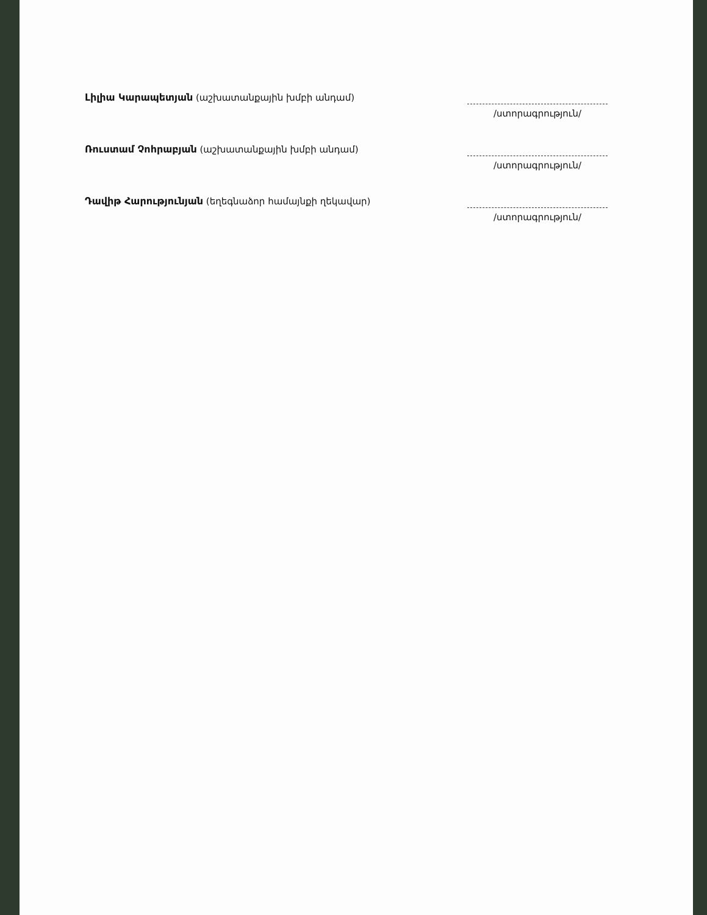Լիլիա Կարապետյան (աշխատանքային խմբի անդամ)
/ստորագրություն/
Ռուստամ Չոհրաբյան (աշխատանքային խմբի անդամ)
/ստորագրություն/
Դավիթ Հարությունյան (եղեգնաձոր համայնքի ղեկավար)
/ստորագրություն/